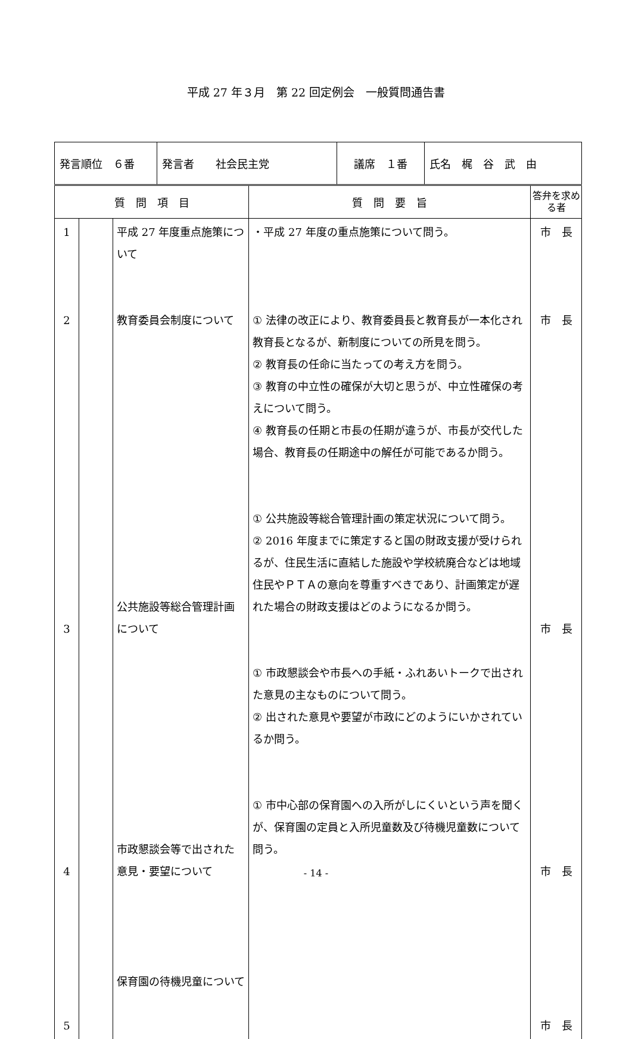平成 27 年３月　第 22 回定例会　一般質問通告書
| 発言順位 ６番 | 発言者 社会民主党 | 議席 １番 | 氏名 梶 谷 武 由 |
| 質 問 項 目 | | | 質 問 要 旨 | 答弁を求める者 |
| --- | --- | --- | --- | --- |
| 1 2 3 4 5 | | 平成 27 年度重点施策について 教育委員会制度について 公共施設等総合管理計画について 市政懇談会等で出された意見・要望について 保育園の待機児童について | ・平成 27 年度の重点施策について問う。 ① 法律の改正により、教育委員長と教育長が一本化され教育長となるが、新制度についての所見を問う。 ② 教育長の任命に当たっての考え方を問う。 ③ 教育の中立性の確保が大切と思うが、中立性確保の考えについて問う。 ④ 教育長の任期と市長の任期が違うが、市長が交代した場合、教育長の任期途中の解任が可能であるか問う。 ① 公共施設等総合管理計画の策定状況について問う。 ② 2016 年度までに策定すると国の財政支援が受けられるが、住民生活に直結した施設や学校統廃合などは地域住民やＰＴＡの意向を尊重すべきであり、計画策定が遅れた場合の財政支援はどのようになるか問う。 ① 市政懇談会や市長への手紙・ふれあいトークで出された意見の主なものについて問う。 ② 出された意見や要望が市政にどのようにいかされているか問う。 ① 市中心部の保育園への入所がしにくいという声を聞くが、保育園の定員と入所児童数及び待機児童数について問う。 | 市 長 市 長 市 長 市 長 市 長 |
- 14 -